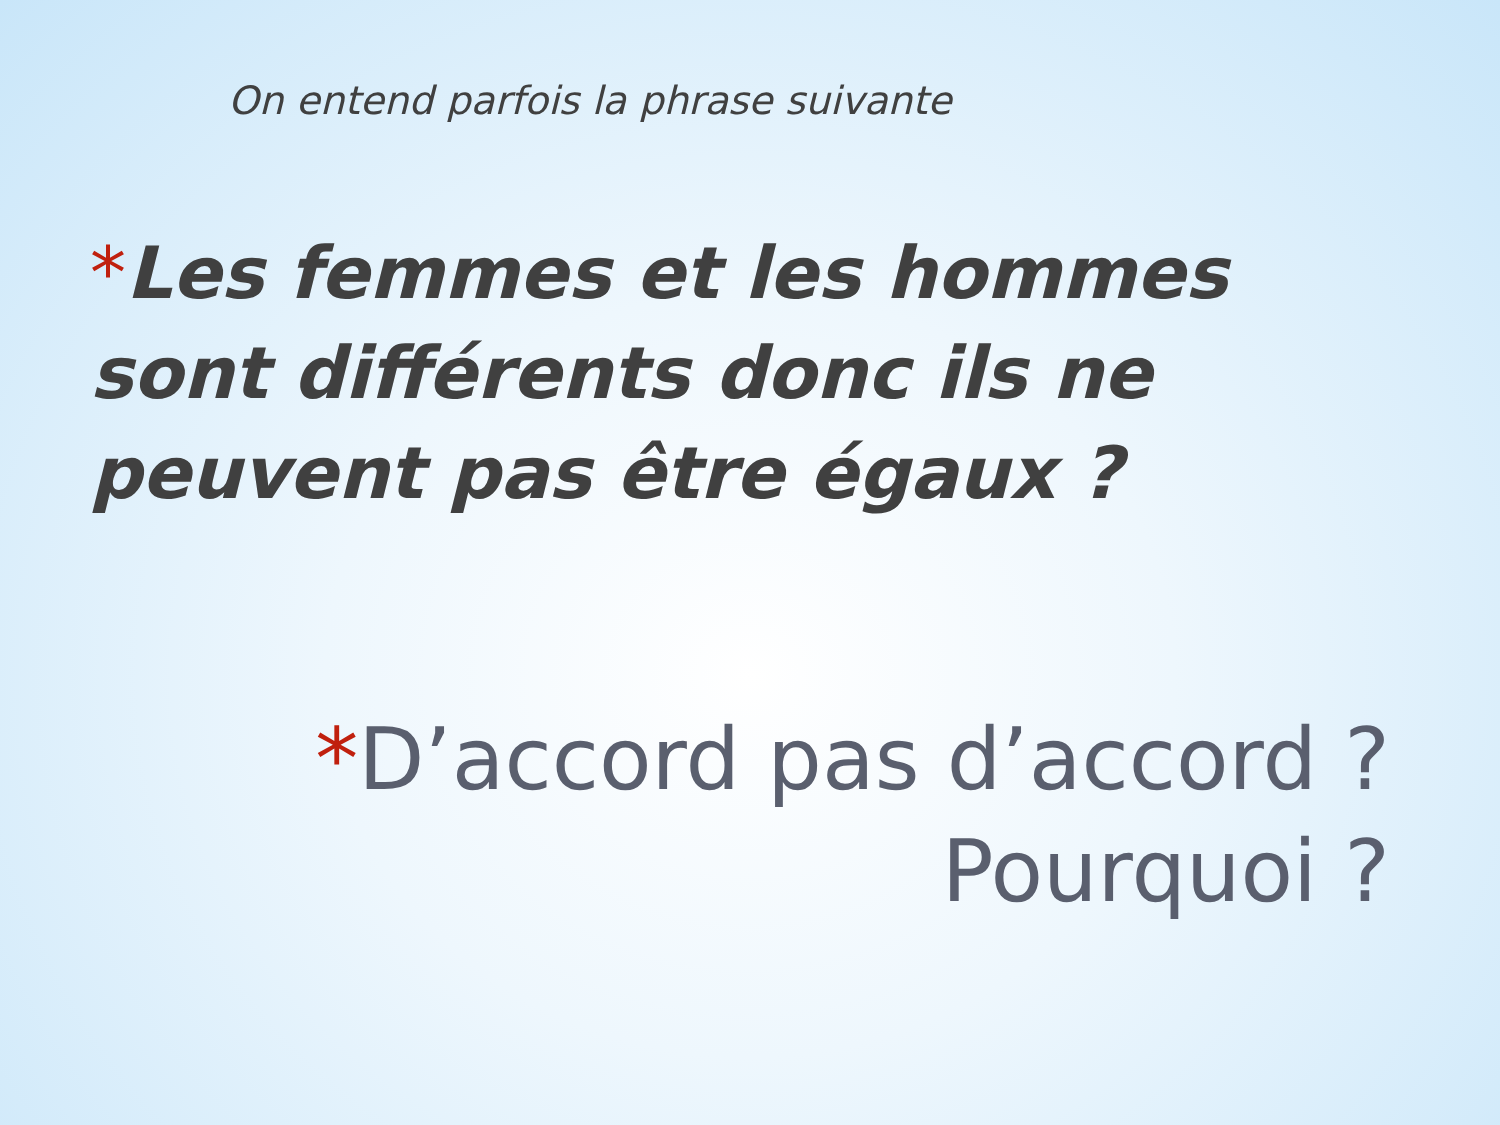On entend parfois la phrase suivante
*Les femmes et les hommes sont différents donc ils ne peuvent pas être égaux ?
*D’accord pas d’accord ?
Pourquoi ?